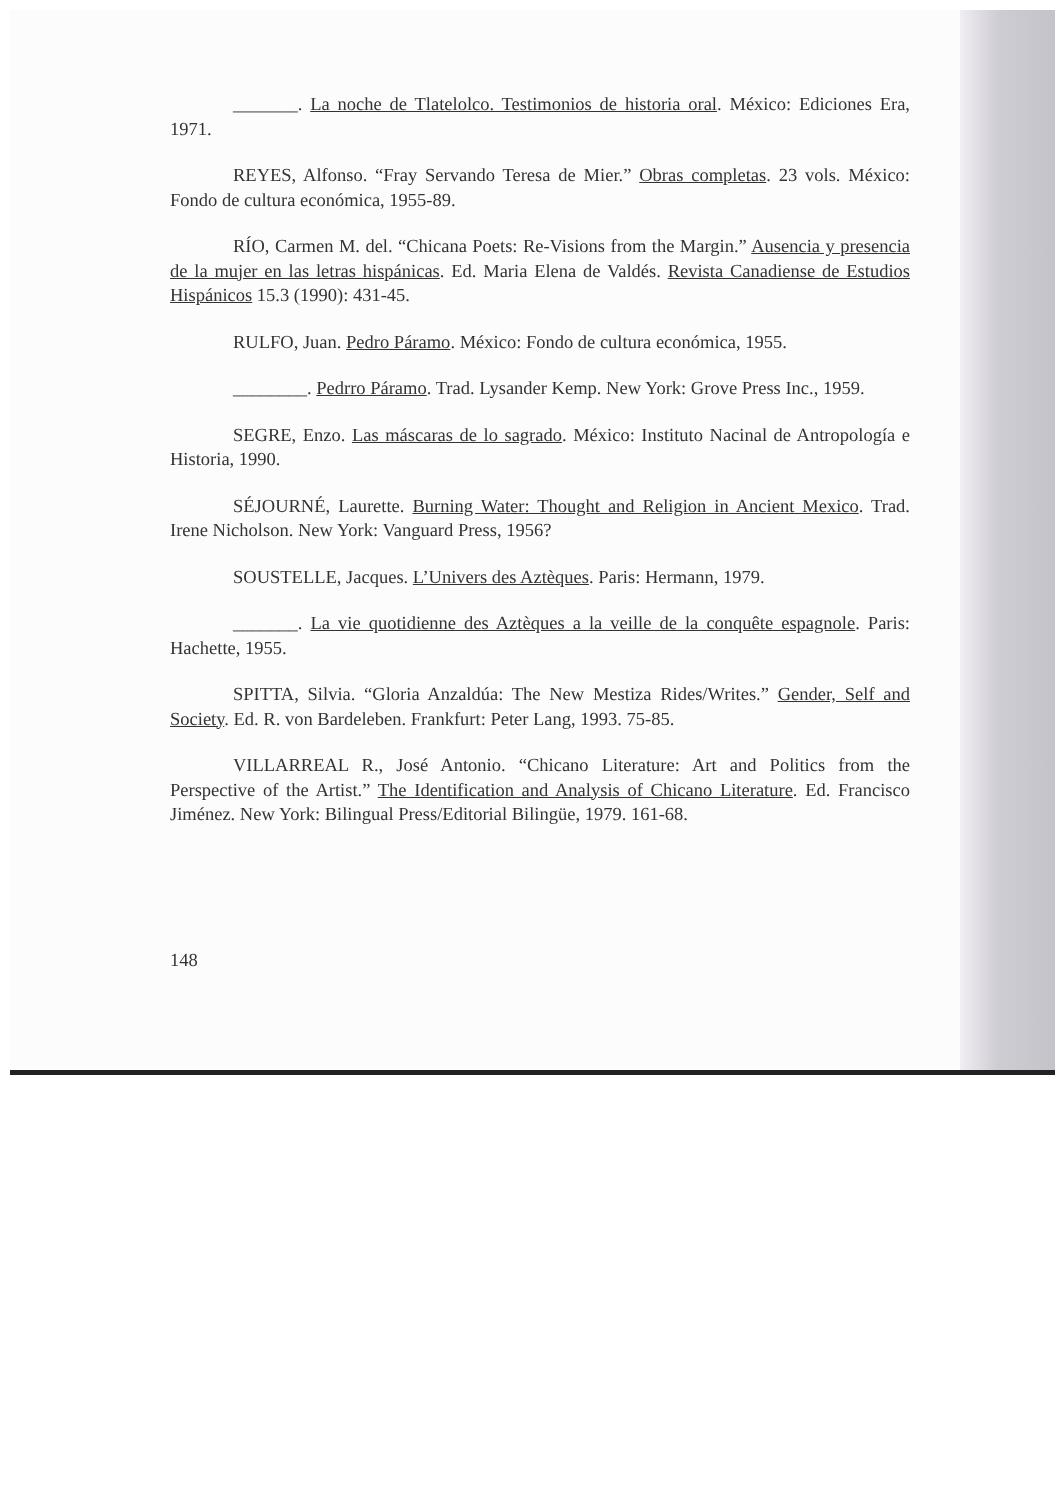_______. La noche de Tlatelolco. Testimonios de historia oral. México: Ediciones Era, 1971.
REYES, Alfonso. “Fray Servando Teresa de Mier.” Obras completas. 23 vols. México: Fondo de cultura económica, 1955-89.
RÍO, Carmen M. del. “Chicana Poets: Re-Visions from the Margin.” Ausencia y presencia de la mujer en las letras hispánicas. Ed. Maria Elena de Valdés. Revista Canadiense de Estudios Hispánicos 15.3 (1990): 431-45.
RULFO, Juan. Pedro Páramo. México: Fondo de cultura económica, 1955.
________. Pedrro Páramo. Trad. Lysander Kemp. New York: Grove Press Inc., 1959.
SEGRE, Enzo. Las máscaras de lo sagrado. México: Instituto Nacinal de Antropología e Historia, 1990.
SÉJOURNÉ, Laurette. Burning Water: Thought and Religion in Ancient Mexico. Trad. Irene Nicholson. New York: Vanguard Press, 1956?
SOUSTELLE, Jacques. L’Univers des Aztèques. Paris: Hermann, 1979.
_______. La vie quotidienne des Aztèques a la veille de la conquête espagnole. Paris: Hachette, 1955.
SPITTA, Silvia. “Gloria Anzaldúa: The New Mestiza Rides/Writes.” Gender, Self and Society. Ed. R. von Bardeleben. Frankfurt: Peter Lang, 1993. 75-85.
VILLARREAL R., José Antonio. “Chicano Literature: Art and Politics from the Perspective of the Artist.” The Identification and Analysis of Chicano Literature. Ed. Francisco Jiménez. New York: Bilingual Press/Editorial Bilingüe, 1979. 161-68.
148